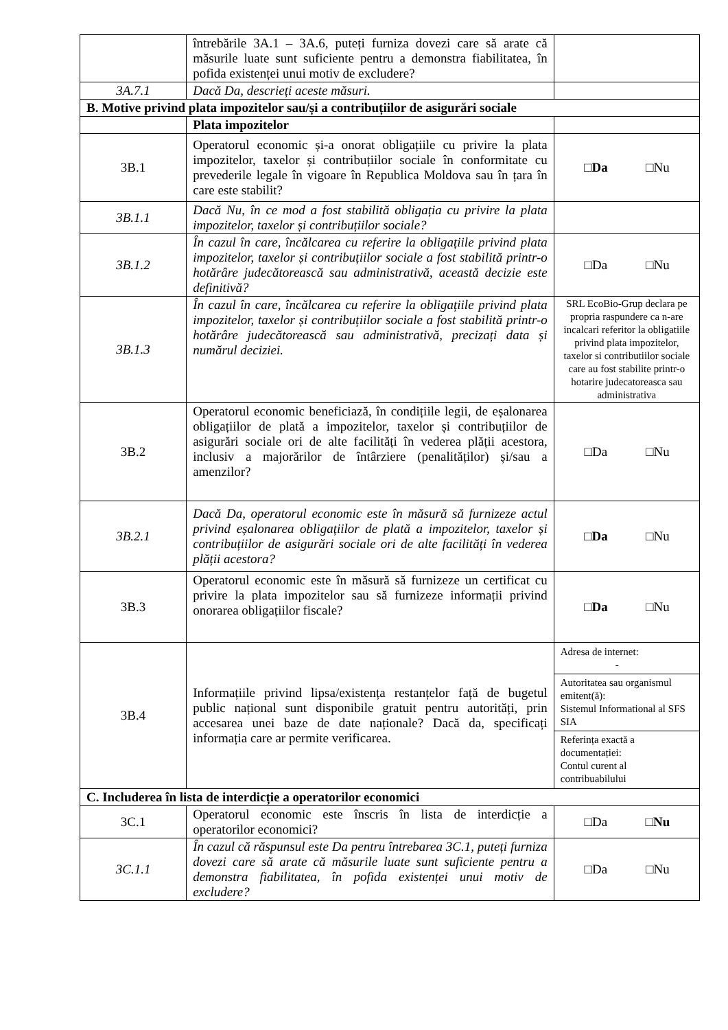| | întrebările 3A.1 – 3A.6, puteți furniza dovezi care să arate că măsurile luate sunt suficiente pentru a demonstra fiabilitatea, în pofida existenței unui motiv de excludere? | |
| 3A.7.1 | Dacă Da, descrieți aceste măsuri. | |
| B. Motive privind plata impozitelor sau/și a contribuțiilor de asigurări sociale | | |
| | Plata impozitelor | |
| 3B.1 | Operatorul economic și-a onorat obligațiile cu privire la plata impozitelor, taxelor și contribuțiilor sociale în conformitate cu prevederile legale în vigoare în Republica Moldova sau în țara în care este stabilit? | □ Da □Nu |
| 3B.1.1 | Dacă Nu, în ce mod a fost stabilită obligația cu privire la plata impozitelor, taxelor și contribuțiilor sociale? | |
| 3B.1.2 | În cazul în care, încălcarea cu referire la obligațiile privind plata impozitelor, taxelor și contribuțiilor sociale a fost stabilită printr-o hotărâre judecătorească sau administrativă, această decizie este definitivă? | □Da □Nu |
| 3B.1.3 | În cazul în care, încălcarea cu referire la obligațiile privind plata impozitelor, taxelor și contribuțiilor sociale a fost stabilită printr-o hotărâre judecătorească sau administrativă, precizați data și numărul deciziei. | SRL EcoBio-Grup declara pe propria raspundere ca n-are incalcari referitor la obligatiile privind plata impozitelor, taxelor si contributiilor sociale care au fost stabilite printr-o hotarire judecatoreasca sau administrativa |
| 3B.2 | Operatorul economic beneficiază, în condițiile legii, de eșalonarea obligațiilor de plată a impozitelor, taxelor și contribuțiilor de asigurări sociale ori de alte facilități în vederea plății acestora, inclusiv a majorărilor de întârziere (penalităților) și/sau a amenzilor? | □Da □Nu |
| 3B.2.1 | Dacă Da, operatorul economic este în măsură să furnizeze actul privind eșalonarea obligațiilor de plată a impozitelor, taxelor și contribuțiilor de asigurări sociale ori de alte facilități în vederea plății acestora? | □ Da □Nu |
| 3B.3 | Operatorul economic este în măsură să furnizeze un certificat cu privire la plata impozitelor sau să furnizeze informații privind onorarea obligațiilor fiscale? | □ Da □Nu |
| 3B.4 | Informațiile privind lipsa/existența restanțelor față de bugetul public național sunt disponibile gratuit pentru autorități, prin accesarea unei baze de date naționale? Dacă da, specificați informația care ar permite verificarea. | Adresa de internet: - Autoritatea sau organismul emitent(ă): Sistemul Informational al SFS SIA Referința exactă a documentației: Contul curent al contribuabilului |
| C. Includerea în lista de interdicție a operatorilor economici | | |
| 3C.1 | Operatorul economic este înscris în lista de interdicție a operatorilor economici? | □Da □ Nu |
| 3C.1.1 | În cazul că răspunsul este Da pentru întrebarea 3C.1, puteți furniza dovezi care să arate că măsurile luate sunt suficiente pentru a demonstra fiabilitatea, în pofida existenței unui motiv de excludere? | □Da □Nu |